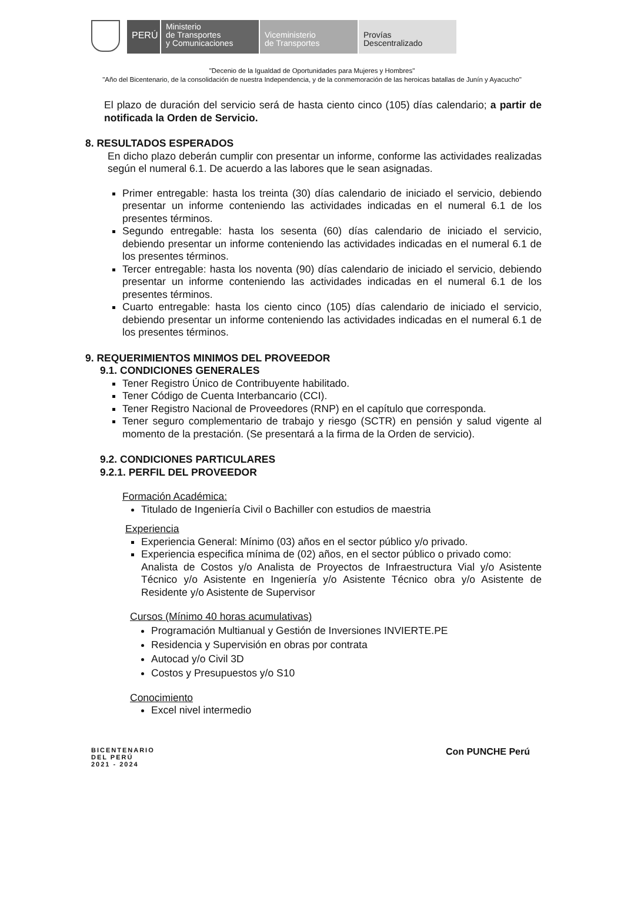PERÚ
Ministerio
de Transportes
y Comunicaciones
Viceministerio
de Transportes
Provías
Descentralizado
"Decenio de la Igualdad de Oportunidades para Mujeres y Hombres"
"Año del Bicentenario, de la consolidación de nuestra Independencia, y de la conmemoración de las heroicas batallas de Junín y Ayacucho"
El plazo de duración del servicio será de hasta ciento cinco (105) días calendario; a partir de notificada la Orden de Servicio.
8. RESULTADOS ESPERADOS
En dicho plazo deberán cumplir con presentar un informe, conforme las actividades realizadas según el numeral 6.1. De acuerdo a las labores que le sean asignadas.
Primer entregable: hasta los treinta (30) días calendario de iniciado el servicio, debiendo presentar un informe conteniendo las actividades indicadas en el numeral 6.1 de los presentes términos.
Segundo entregable: hasta los sesenta (60) días calendario de iniciado el servicio, debiendo presentar un informe conteniendo las actividades indicadas en el numeral 6.1 de los presentes términos.
Tercer entregable: hasta los noventa (90) días calendario de iniciado el servicio, debiendo presentar un informe conteniendo las actividades indicadas en el numeral 6.1 de los presentes términos.
Cuarto entregable: hasta los ciento cinco (105) días calendario de iniciado el servicio, debiendo presentar un informe conteniendo las actividades indicadas en el numeral 6.1 de los presentes términos.
9. REQUERIMIENTOS MINIMOS DEL PROVEEDOR
9.1. CONDICIONES GENERALES
Tener Registro Único de Contribuyente habilitado.
Tener Código de Cuenta Interbancario (CCI).
Tener Registro Nacional de Proveedores (RNP) en el capítulo que corresponda.
Tener seguro complementario de trabajo y riesgo (SCTR) en pensión y salud vigente al momento de la prestación. (Se presentará a la firma de la Orden de servicio).
9.2. CONDICIONES PARTICULARES
9.2.1. PERFIL DEL PROVEEDOR
Formación Académica:
Titulado de Ingeniería Civil o Bachiller con estudios de maestria
Experiencia
Experiencia General: Mínimo (03) años en el sector público y/o privado.
Experiencia especifica mínima de (02) años, en el sector público o privado como:
Analista de Costos y/o Analista de Proyectos de Infraestructura Vial y/o Asistente Técnico y/o Asistente en Ingeniería y/o Asistente Técnico obra y/o Asistente de Residente y/o Asistente de Supervisor
Cursos (Mínimo 40 horas acumulativas)
Programación Multianual y Gestión de Inversiones INVIERTE.PE
Residencia y Supervisión en obras por contrata
Autocad y/o Civil 3D
Costos y Presupuestos y/o S10
Conocimiento
Excel nivel intermedio
BICENTENARIO
DEL PERÚ
2021 - 2024
Con PUNCHE Perú